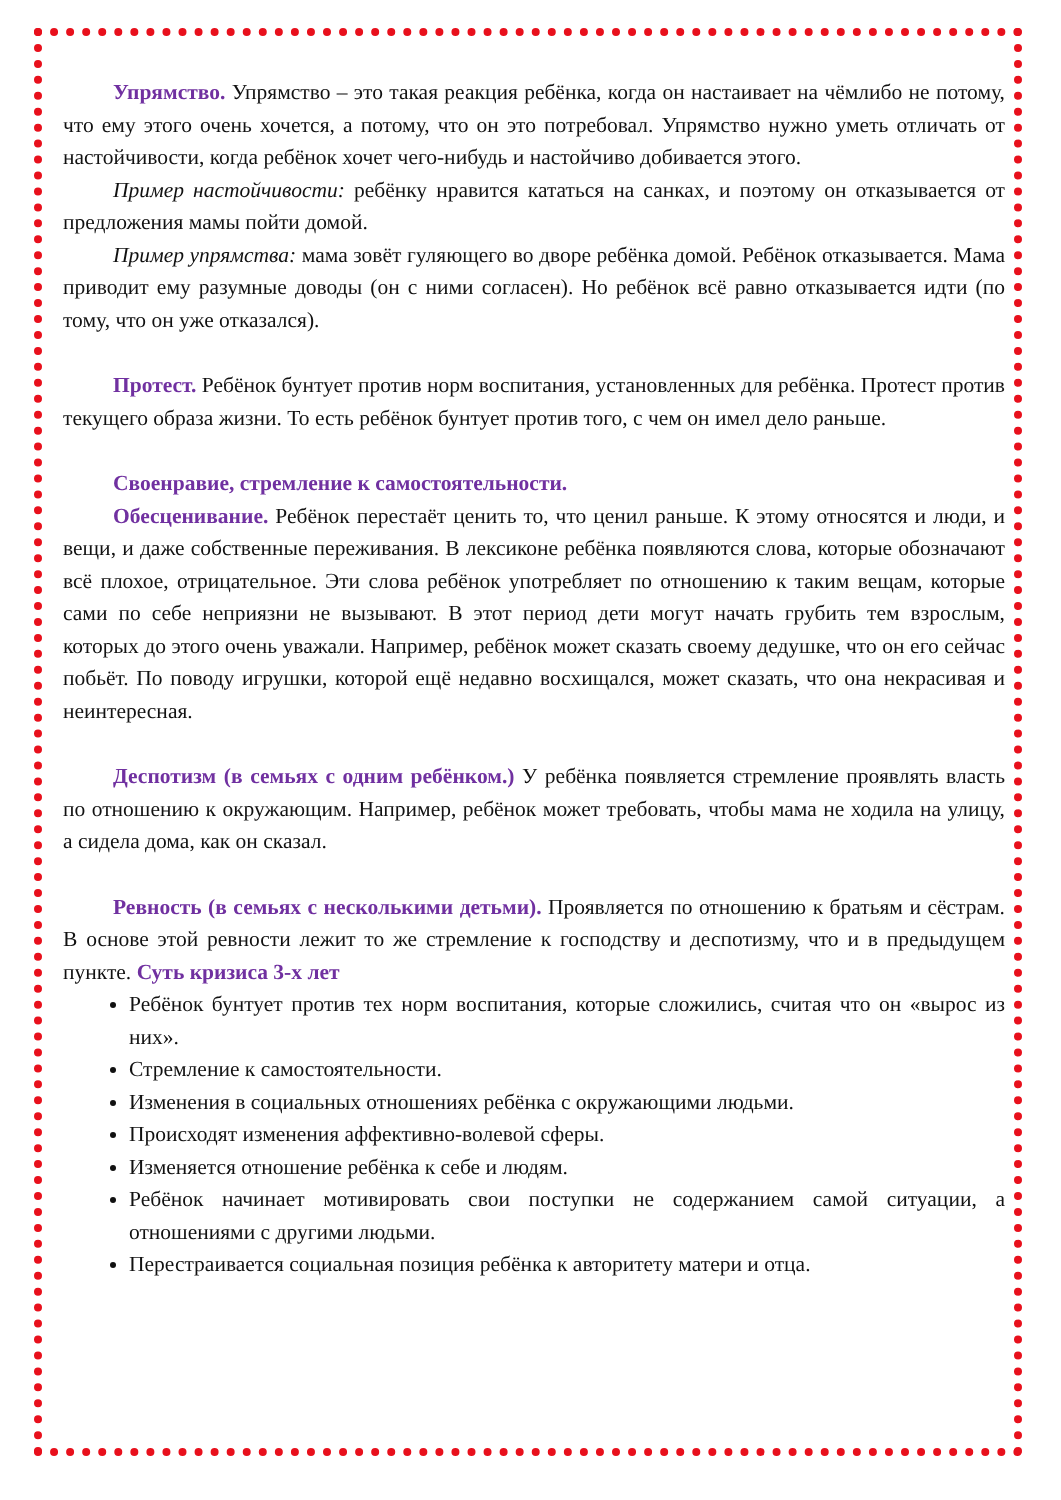Упрямство. Упрямство – это такая реакция ребёнка, когда он настаивает на чёмлибо не потому, что ему этого очень хочется, а потому, что он это потребовал. Упрямство нужно уметь отличать от настойчивости, когда ребёнок хочет чего-нибудь и настойчиво добивается этого.
Пример настойчивости: ребёнку нравится кататься на санках, и поэтому он отказывается от предложения мамы пойти домой.
Пример упрямства: мама зовёт гуляющего во дворе ребёнка домой. Ребёнок отказывается. Мама приводит ему разумные доводы (он с ними согласен). Но ребёнок всё равно отказывается идти (по тому, что он уже отказался).
Протест. Ребёнок бунтует против норм воспитания, установленных для ребёнка. Протест против текущего образа жизни. То есть ребёнок бунтует против того, с чем он имел дело раньше.
Своенравие, стремление к самостоятельности.
Обесценивание. Ребёнок перестаёт ценить то, что ценил раньше. К этому относятся и люди, и вещи, и даже собственные переживания. В лексиконе ребёнка появляются слова, которые обозначают всё плохое, отрицательное. Эти слова ребёнок употребляет по отношению к таким вещам, которые сами по себе неприязни не вызывают. В этот период дети могут начать грубить тем взрослым, которых до этого очень уважали. Например, ребёнок может сказать своему дедушке, что он его сейчас побьёт. По поводу игрушки, которой ещё недавно восхищался, может сказать, что она некрасивая и неинтересная.
Деспотизм (в семьях с одним ребёнком.) У ребёнка появляется стремление проявлять власть по отношению к окружающим. Например, ребёнок может требовать, чтобы мама не ходила на улицу, а сидела дома, как он сказал.
Ревность (в семьях с несколькими детьми). Проявляется по отношению к братьям и сёстрам. В основе этой ревности лежит то же стремление к господству и деспотизму, что и в предыдущем пункте. Суть кризиса 3-х лет
Ребёнок бунтует против тех норм воспитания, которые сложились, считая что он «вырос из них».
Стремление к самостоятельности.
Изменения в социальных отношениях ребёнка с окружающими людьми.
Происходят изменения аффективно-волевой сферы.
Изменяется отношение ребёнка к себе и людям.
Ребёнок начинает мотивировать свои поступки не содержанием самой ситуации, а отношениями с другими людьми.
Перестраивается социальная позиция ребёнка к авторитету матери и отца.